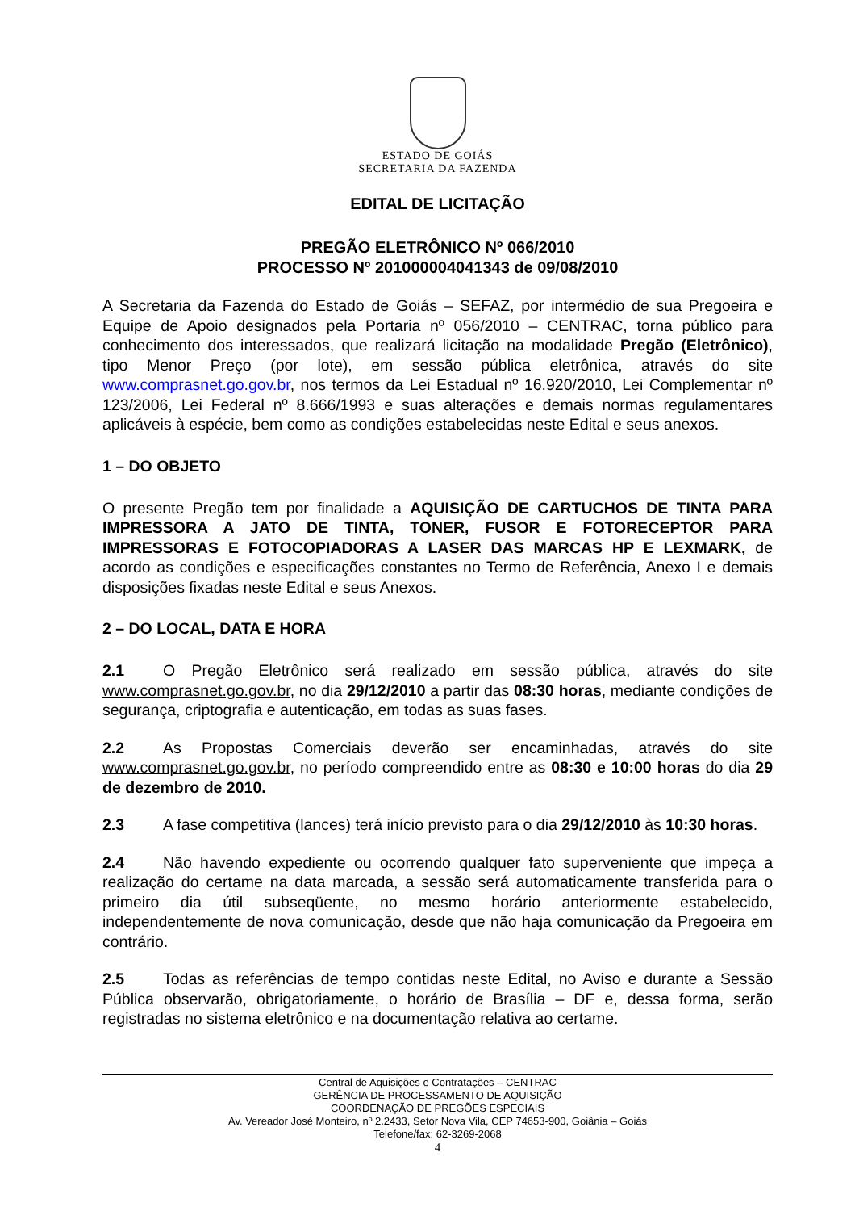ESTADO DE GOIÁS
SECRETARIA DA FAZENDA
EDITAL DE LICITAÇÃO
PREGÃO ELETRÔNICO Nº 066/2010
PROCESSO Nº 201000004041343 de 09/08/2010
A Secretaria da Fazenda do Estado de Goiás – SEFAZ, por intermédio de sua Pregoeira e Equipe de Apoio designados pela Portaria nº 056/2010 – CENTRAC, torna público para conhecimento dos interessados, que realizará licitação na modalidade Pregão (Eletrônico), tipo Menor Preço (por lote), em sessão pública eletrônica, através do site www.comprasnet.go.gov.br, nos termos da Lei Estadual nº 16.920/2010, Lei Complementar nº 123/2006, Lei Federal nº 8.666/1993 e suas alterações e demais normas regulamentares aplicáveis à espécie, bem como as condições estabelecidas neste Edital e seus anexos.
1 – DO OBJETO
O presente Pregão tem por finalidade a AQUISIÇÃO DE CARTUCHOS DE TINTA PARA IMPRESSORA A JATO DE TINTA, TONER, FUSOR E FOTORECEPTOR PARA IMPRESSORAS E FOTOCOPIADORAS A LASER DAS MARCAS HP E LEXMARK, de acordo as condições e especificações constantes no Termo de Referência, Anexo I e demais disposições fixadas neste Edital e seus Anexos.
2 – DO LOCAL, DATA E HORA
2.1 O Pregão Eletrônico será realizado em sessão pública, através do site www.comprasnet.go.gov.br, no dia 29/12/2010 a partir das 08:30 horas, mediante condições de segurança, criptografia e autenticação, em todas as suas fases.
2.2 As Propostas Comerciais deverão ser encaminhadas, através do site www.comprasnet.go.gov.br, no período compreendido entre as 08:30 e 10:00 horas do dia 29 de dezembro de 2010.
2.3 A fase competitiva (lances) terá início previsto para o dia 29/12/2010 às 10:30 horas.
2.4 Não havendo expediente ou ocorrendo qualquer fato superveniente que impeça a realização do certame na data marcada, a sessão será automaticamente transferida para o primeiro dia útil subseqüente, no mesmo horário anteriormente estabelecido, independentemente de nova comunicação, desde que não haja comunicação da Pregoeira em contrário.
2.5 Todas as referências de tempo contidas neste Edital, no Aviso e durante a Sessão Pública observarão, obrigatoriamente, o horário de Brasília – DF e, dessa forma, serão registradas no sistema eletrônico e na documentação relativa ao certame.
Central de Aquisições e Contratações – CENTRAC
GERÊNCIA DE PROCESSAMENTO DE AQUISIÇÃO
COORDENAÇÃO DE PREGÕES ESPECIAIS
Av. Vereador José Monteiro, nº 2.2433, Setor Nova Vila, CEP 74653-900, Goiânia – Goiás
Telefone/fax: 62-3269-2068
4